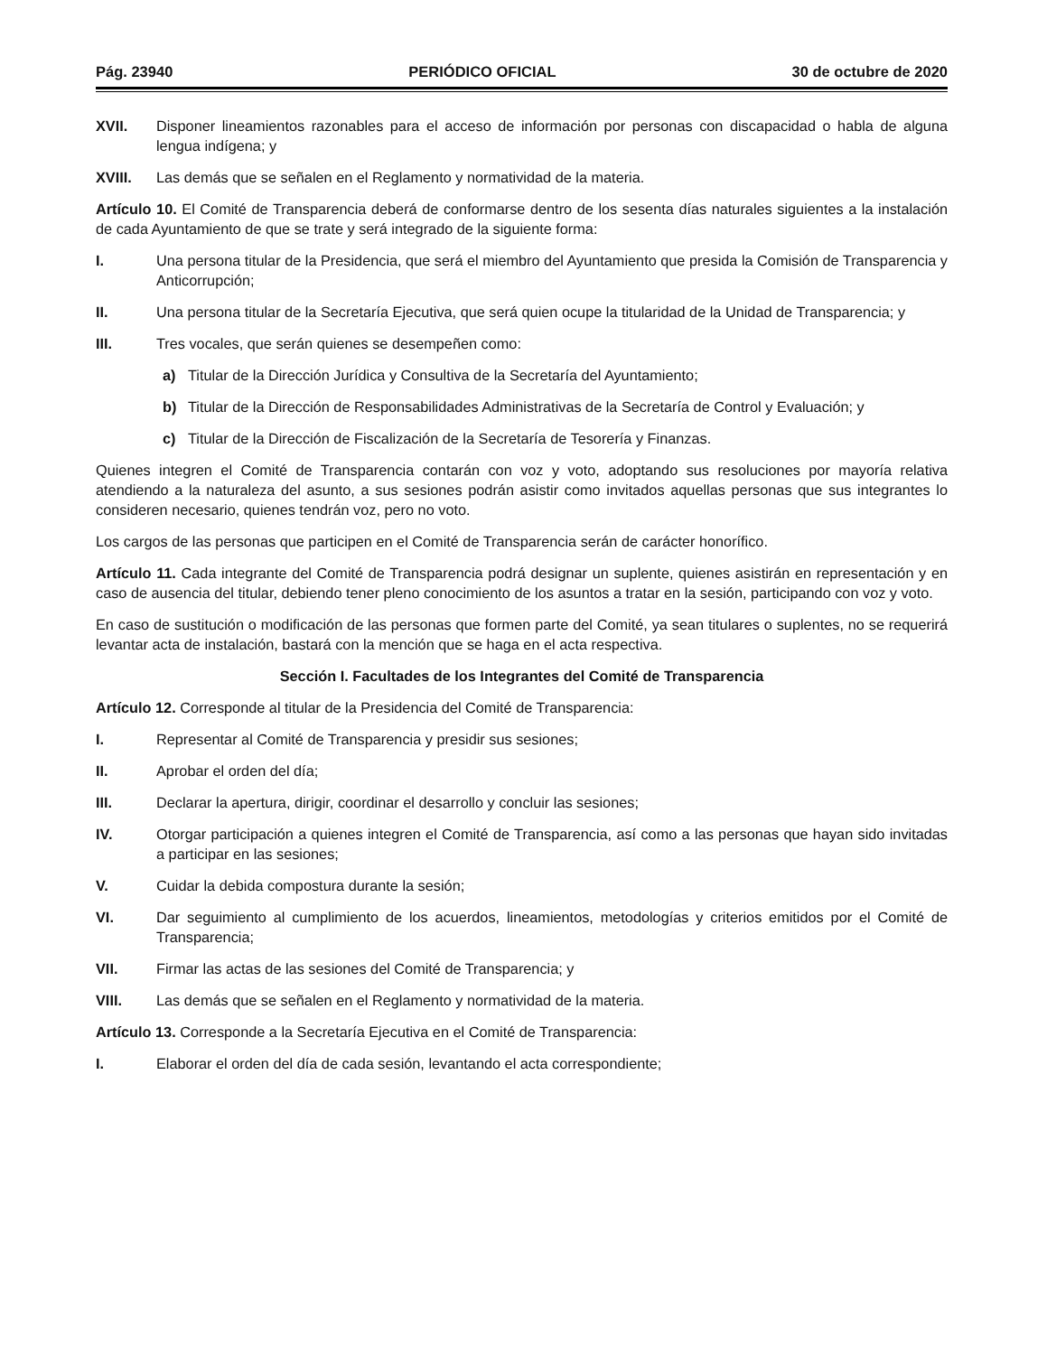Pág. 23940 PERIÓDICO OFICIAL 30 de octubre de 2020
XVII. Disponer lineamientos razonables para el acceso de información por personas con discapacidad o habla de alguna lengua indígena; y
XVIII. Las demás que se señalen en el Reglamento y normatividad de la materia.
Artículo 10. El Comité de Transparencia deberá de conformarse dentro de los sesenta días naturales siguientes a la instalación de cada Ayuntamiento de que se trate y será integrado de la siguiente forma:
I. Una persona titular de la Presidencia, que será el miembro del Ayuntamiento que presida la Comisión de Transparencia y Anticorrupción;
II. Una persona titular de la Secretaría Ejecutiva, que será quien ocupe la titularidad de la Unidad de Transparencia; y
III. Tres vocales, que serán quienes se desempeñen como:
a) Titular de la Dirección Jurídica y Consultiva de la Secretaría del Ayuntamiento;
b) Titular de la Dirección de Responsabilidades Administrativas de la Secretaría de Control y Evaluación; y
c) Titular de la Dirección de Fiscalización de la Secretaría de Tesorería y Finanzas.
Quienes integren el Comité de Transparencia contarán con voz y voto, adoptando sus resoluciones por mayoría relativa atendiendo a la naturaleza del asunto, a sus sesiones podrán asistir como invitados aquellas personas que sus integrantes lo consideren necesario, quienes tendrán voz, pero no voto.
Los cargos de las personas que participen en el Comité de Transparencia serán de carácter honorífico.
Artículo 11. Cada integrante del Comité de Transparencia podrá designar un suplente, quienes asistirán en representación y en caso de ausencia del titular, debiendo tener pleno conocimiento de los asuntos a tratar en la sesión, participando con voz y voto.
En caso de sustitución o modificación de las personas que formen parte del Comité, ya sean titulares o suplentes, no se requerirá levantar acta de instalación, bastará con la mención que se haga en el acta respectiva.
Sección I. Facultades de los Integrantes del Comité de Transparencia
Artículo 12. Corresponde al titular de la Presidencia del Comité de Transparencia:
I. Representar al Comité de Transparencia y presidir sus sesiones;
II. Aprobar el orden del día;
III. Declarar la apertura, dirigir, coordinar el desarrollo y concluir las sesiones;
IV. Otorgar participación a quienes integren el Comité de Transparencia, así como a las personas que hayan sido invitadas a participar en las sesiones;
V. Cuidar la debida compostura durante la sesión;
VI. Dar seguimiento al cumplimiento de los acuerdos, lineamientos, metodologías y criterios emitidos por el Comité de Transparencia;
VII. Firmar las actas de las sesiones del Comité de Transparencia; y
VIII. Las demás que se señalen en el Reglamento y normatividad de la materia.
Artículo 13. Corresponde a la Secretaría Ejecutiva en el Comité de Transparencia:
I. Elaborar el orden del día de cada sesión, levantando el acta correspondiente;